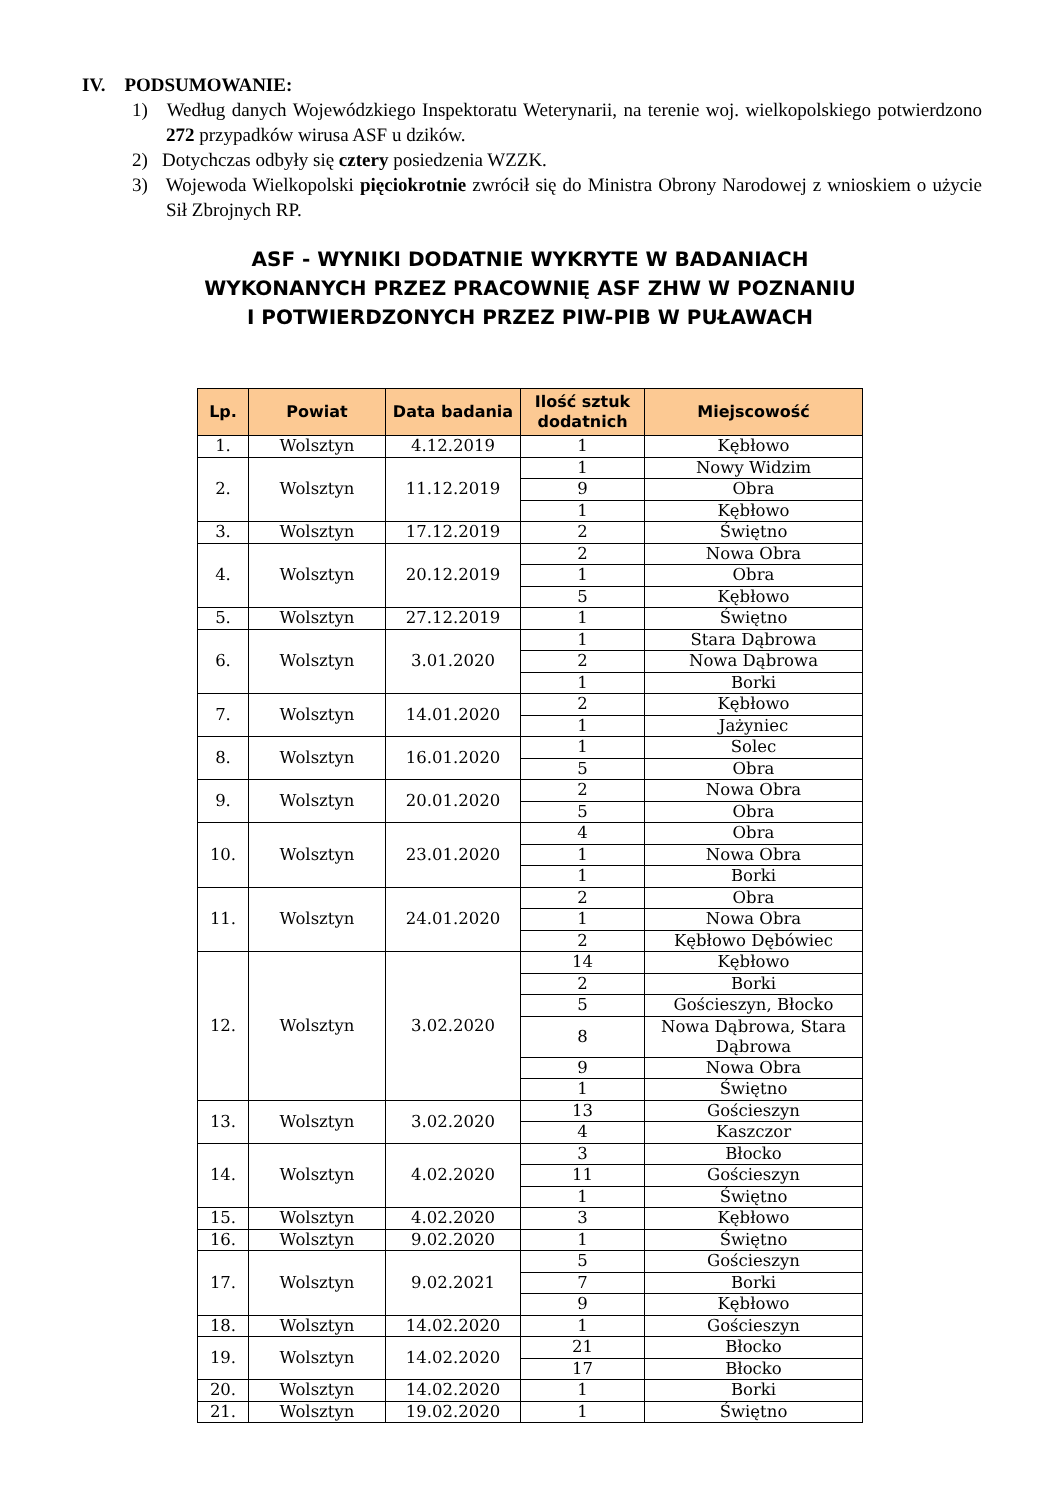IV. PODSUMOWANIE:
1) Według danych Wojewódzkiego Inspektoratu Weterynarii, na terenie woj. wielkopolskiego potwierdzono 272 przypadków wirusa ASF u dzików.
2) Dotychczas odbyły się cztery posiedzenia WZZK.
3) Wojewoda Wielkopolski pięciokrotnie zwrócił się do Ministra Obrony Narodowej z wnioskiem o użycie Sił Zbrojnych RP.
ASF - WYNIKI DODATNIE WYKRYTE W BADANIACH WYKONANYCH PRZEZ PRACOWNIĘ ASF ZHW W POZNANIU I POTWIERDZONYCH PRZEZ PIW-PIB W PUŁAWACH
| Lp. | Powiat | Data badania | Ilość sztuk dodatnich | Miejscowość |
| --- | --- | --- | --- | --- |
| 1. | Wolsztyn | 4.12.2019 | 1 | Kębłowo |
| 2. | Wolsztyn | 11.12.2019 | 1 | Nowy Widzim |
| | | | 9 | Obra |
| | | | 1 | Kębłowo |
| 3. | Wolsztyn | 17.12.2019 | 2 | Świętno |
| 4. | Wolsztyn | 20.12.2019 | 2 | Nowa Obra |
| | | | 1 | Obra |
| | | | 5 | Kębłowo |
| 5. | Wolsztyn | 27.12.2019 | 1 | Świętno |
| 6. | Wolsztyn | 3.01.2020 | 1 | Stara Dąbrowa |
| | | | 2 | Nowa Dąbrowa |
| | | | 1 | Borki |
| 7. | Wolsztyn | 14.01.2020 | 2 | Kębłowo |
| | | | 1 | Jażyniec |
| 8. | Wolsztyn | 16.01.2020 | 1 | Solec |
| | | | 5 | Obra |
| 9. | Wolsztyn | 20.01.2020 | 2 | Nowa Obra |
| | | | 5 | Obra |
| 10. | Wolsztyn | 23.01.2020 | 4 | Obra |
| | | | 1 | Nowa Obra |
| | | | 1 | Borki |
| 11. | Wolsztyn | 24.01.2020 | 2 | Obra |
| | | | 1 | Nowa Obra |
| | | | 2 | Kębłowo Dębówiec |
| 12. | Wolsztyn | 3.02.2020 | 14 | Kębłowo |
| | | | 2 | Borki |
| | | | 5 | Gościeszyn, Błocko |
| | | | 8 | Nowa Dąbrowa, Stara Dąbrowa |
| | | | 9 | Nowa Obra |
| | | | 1 | Świętno |
| 13. | Wolsztyn | 3.02.2020 | 13 | Gościeszyn |
| | | | 4 | Kaszczor |
| 14. | Wolsztyn | 4.02.2020 | 3 | Błocko |
| | | | 11 | Gościeszyn |
| | | | 1 | Świętno |
| 15. | Wolsztyn | 4.02.2020 | 3 | Kębłowo |
| 16. | Wolsztyn | 9.02.2020 | 1 | Świętno |
| 17. | Wolsztyn | 9.02.2021 | 5 | Gościeszyn |
| | | | 7 | Borki |
| | | | 9 | Kębłowo |
| 18. | Wolsztyn | 14.02.2020 | 1 | Gościeszyn |
| 19. | Wolsztyn | 14.02.2020 | 21 | Błocko |
| | | | 17 | Błocko |
| 20. | Wolsztyn | 14.02.2020 | 1 | Borki |
| 21. | Wolsztyn | 19.02.2020 | 1 | Świętno |